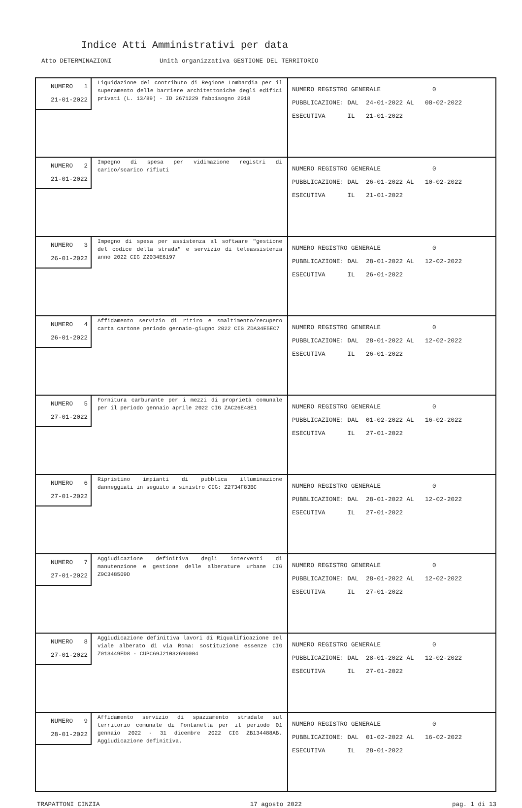Indice Atti Amministrativi per data
Atto DETERMINAZIONI Unità organizzativa GESTIONE DEL TERRITORIO
| NUMERO 1 21-01-2022 Liquidazione del contributo di Regione Lombardia per il superamento delle barriere architettoniche degli edifici privati (L. 13/89) - ID 2671229 fabbisogno 2018 | NUMERO REGISTRO GENERALE 0 PUBBLICAZIONE: DAL 24-01-2022 AL 08-02-2022 ESECUTIVA IL 21-01-2022 |
| NUMERO 2 21-01-2022 Impegno di spesa per vidimazione registri di carico/scarico rifiuti | NUMERO REGISTRO GENERALE 0 PUBBLICAZIONE: DAL 26-01-2022 AL 10-02-2022 ESECUTIVA IL 21-01-2022 |
| NUMERO 3 26-01-2022 Impegno di spesa per assistenza al software "gestione del codice della strada" e servizio di teleassistenza anno 2022 CIG Z2034E6197 | NUMERO REGISTRO GENERALE 0 PUBBLICAZIONE: DAL 28-01-2022 AL 12-02-2022 ESECUTIVA IL 26-01-2022 |
| NUMERO 4 26-01-2022 Affidamento servizio di ritiro e smaltimento/recupero carta cartone periodo gennaio-giugno 2022 CIG ZDA34E5EC7 | NUMERO REGISTRO GENERALE 0 PUBBLICAZIONE: DAL 28-01-2022 AL 12-02-2022 ESECUTIVA IL 26-01-2022 |
| NUMERO 5 27-01-2022 Fornitura carburante per i mezzi di proprietà comunale per il periodo gennaio aprile 2022 CIG ZAC26E48E1 | NUMERO REGISTRO GENERALE 0 PUBBLICAZIONE: DAL 01-02-2022 AL 16-02-2022 ESECUTIVA IL 27-01-2022 |
| NUMERO 6 27-01-2022 Ripristino impianti di pubblica illuminazione danneggiati in seguito a sinistro CIG: Z2734F83BC | NUMERO REGISTRO GENERALE 0 PUBBLICAZIONE: DAL 28-01-2022 AL 12-02-2022 ESECUTIVA IL 27-01-2022 |
| NUMERO 7 27-01-2022 Aggiudicazione definitiva degli interventi di manutenzione e gestione delle alberature urbane CIG Z9C348509D | NUMERO REGISTRO GENERALE 0 PUBBLICAZIONE: DAL 28-01-2022 AL 12-02-2022 ESECUTIVA IL 27-01-2022 |
| NUMERO 8 27-01-2022 Aggiudicazione definitiva lavori di Riqualificazione del viale alberato di via Roma: sostituzione essenze CIG Z013449ED8 - CUPC69J21032690004 | NUMERO REGISTRO GENERALE 0 PUBBLICAZIONE: DAL 28-01-2022 AL 12-02-2022 ESECUTIVA IL 27-01-2022 |
| NUMERO 9 28-01-2022 Affidamento servizio di spazzamento stradale sul territorio comunale di Fontanella per il periodo 01 gennaio 2022 - 31 dicembre 2022 CIG ZB134488AB. Aggiudicazione definitiva. | NUMERO REGISTRO GENERALE 0 PUBBLICAZIONE: DAL 01-02-2022 AL 16-02-2022 ESECUTIVA IL 28-01-2022 |
TRAPATTONI CINZIA 17 agosto 2022 pag. 1 di 13